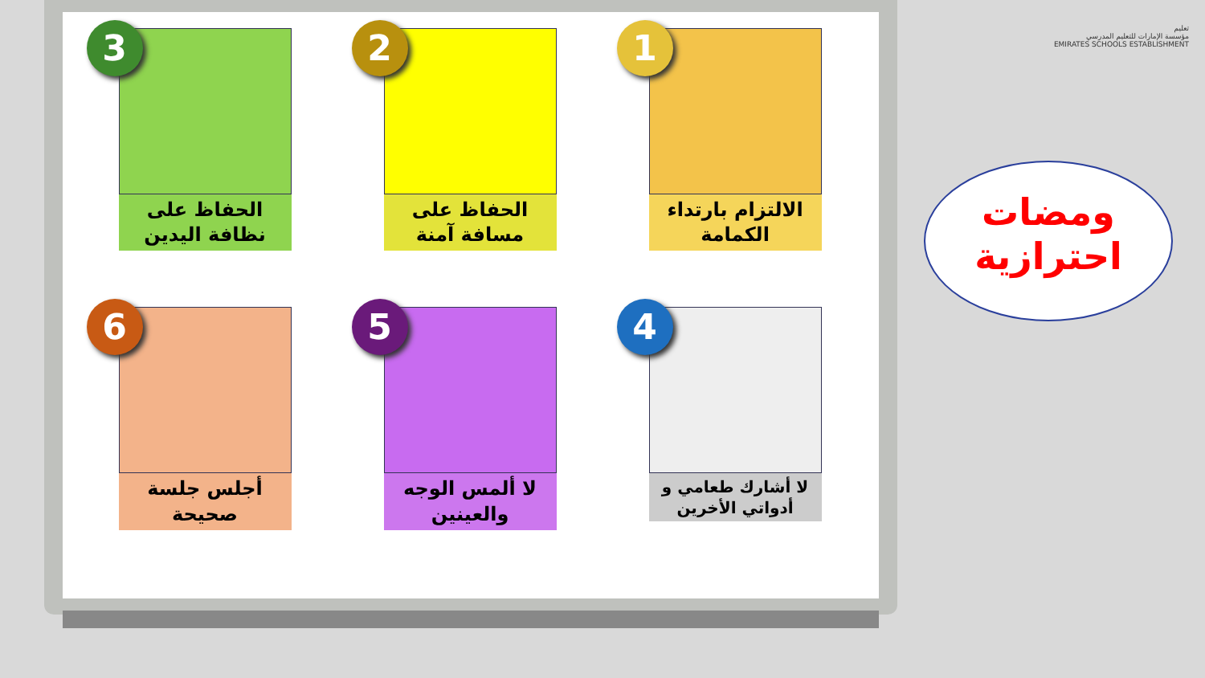1
الالتزام بارتداء الكمامة
2
الحفاظ على مسافة آمنة
3
الحفاظ على نظافة اليدين
4
لا أشارك طعامي و أدواتي الأخرين
5
لا ألمس الوجه والعينين
6
أجلس جلسة صحيحة
تعليم
مؤسسة الإمارات للتعليم المدرسي
EMIRATES SCHOOLS ESTABLISHMENT
ومضات
احترازية